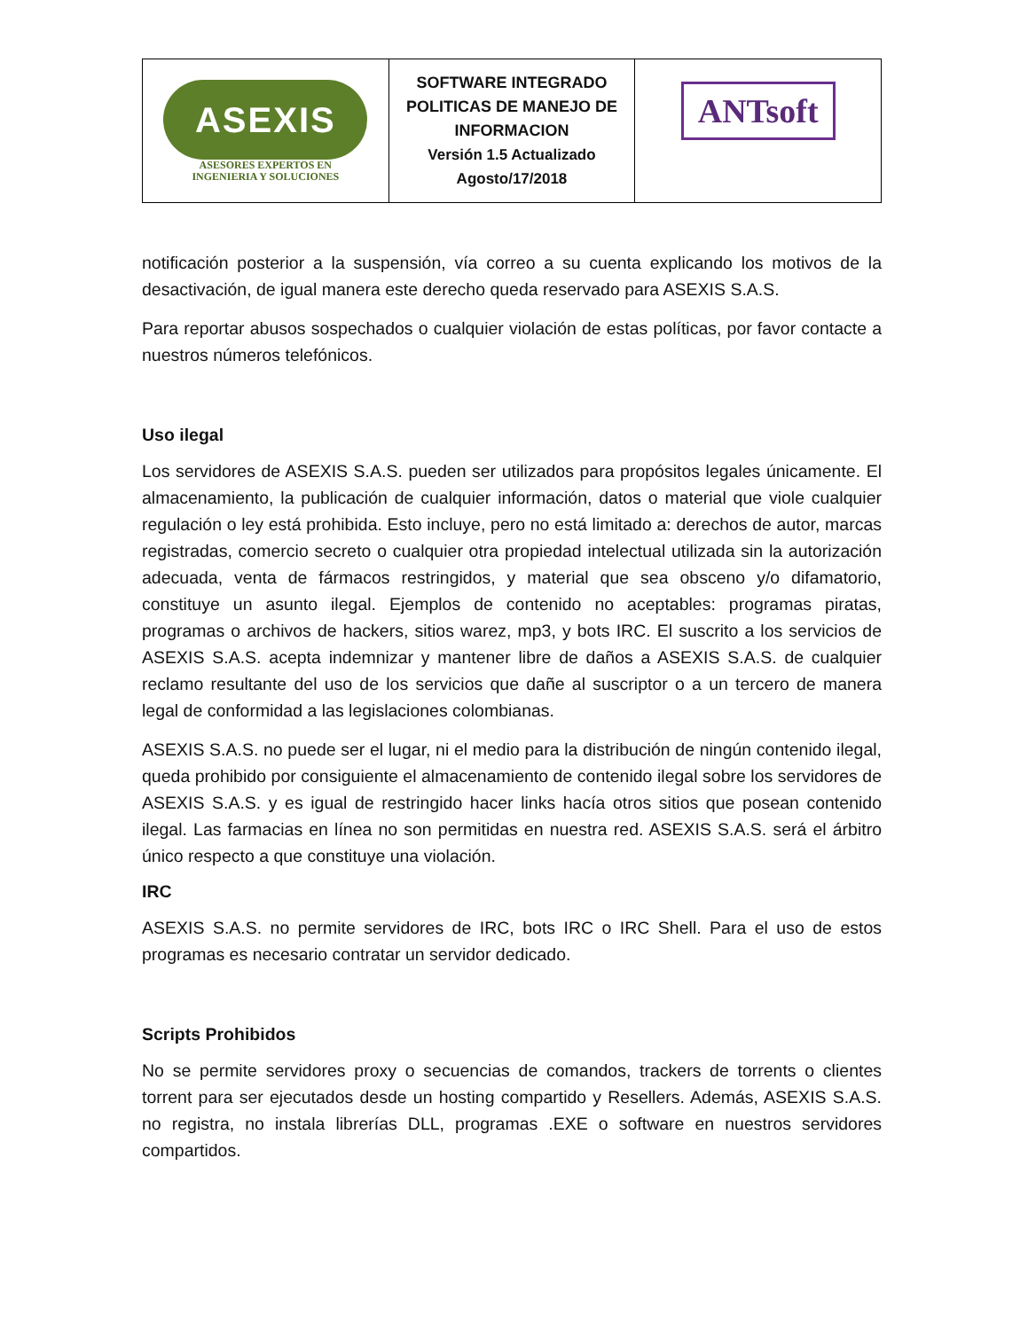| ASEXIS ASESORES EXPERTOS EN INGENIERIA Y SOLUCIONES | SOFTWARE INTEGRADO POLITICAS DE MANEJO DE INFORMACION Versión 1.5 Actualizado Agosto/17/2018 | ANTsoft |
notificación posterior a la suspensión, vía correo a su cuenta explicando los motivos de la desactivación, de igual manera este derecho queda reservado para ASEXIS S.A.S.
Para reportar abusos sospechados o cualquier violación de estas políticas, por favor contacte a nuestros números telefónicos.
Uso ilegal
Los servidores de ASEXIS S.A.S. pueden ser utilizados para propósitos legales únicamente. El almacenamiento, la publicación de cualquier información, datos o material que viole cualquier regulación o ley está prohibida. Esto incluye, pero no está limitado a: derechos de autor, marcas registradas, comercio secreto o cualquier otra propiedad intelectual utilizada sin la autorización adecuada, venta de fármacos restringidos, y material que sea obsceno y/o difamatorio, constituye un asunto ilegal. Ejemplos de contenido no aceptables: programas piratas, programas o archivos de hackers, sitios warez, mp3, y bots IRC. El suscrito a los servicios de ASEXIS S.A.S. acepta indemnizar y mantener libre de daños a ASEXIS S.A.S. de cualquier reclamo resultante del uso de los servicios que dañe al suscriptor o a un tercero de manera legal de conformidad a las legislaciones colombianas.
ASEXIS S.A.S. no puede ser el lugar, ni el medio para la distribución de ningún contenido ilegal, queda prohibido por consiguiente el almacenamiento de contenido ilegal sobre los servidores de ASEXIS S.A.S. y es igual de restringido hacer links hacía otros sitios que posean contenido ilegal. Las farmacias en línea no son permitidas en nuestra red. ASEXIS S.A.S. será el árbitro único respecto a que constituye una violación.
IRC
ASEXIS S.A.S. no permite servidores de IRC, bots IRC o IRC Shell. Para el uso de estos programas es necesario contratar un servidor dedicado.
Scripts Prohibidos
No se permite servidores proxy o secuencias de comandos, trackers de torrents o clientes torrent para ser ejecutados desde un hosting compartido y Resellers. Además, ASEXIS S.A.S. no registra, no instala librerías DLL, programas .EXE o software en nuestros servidores compartidos.